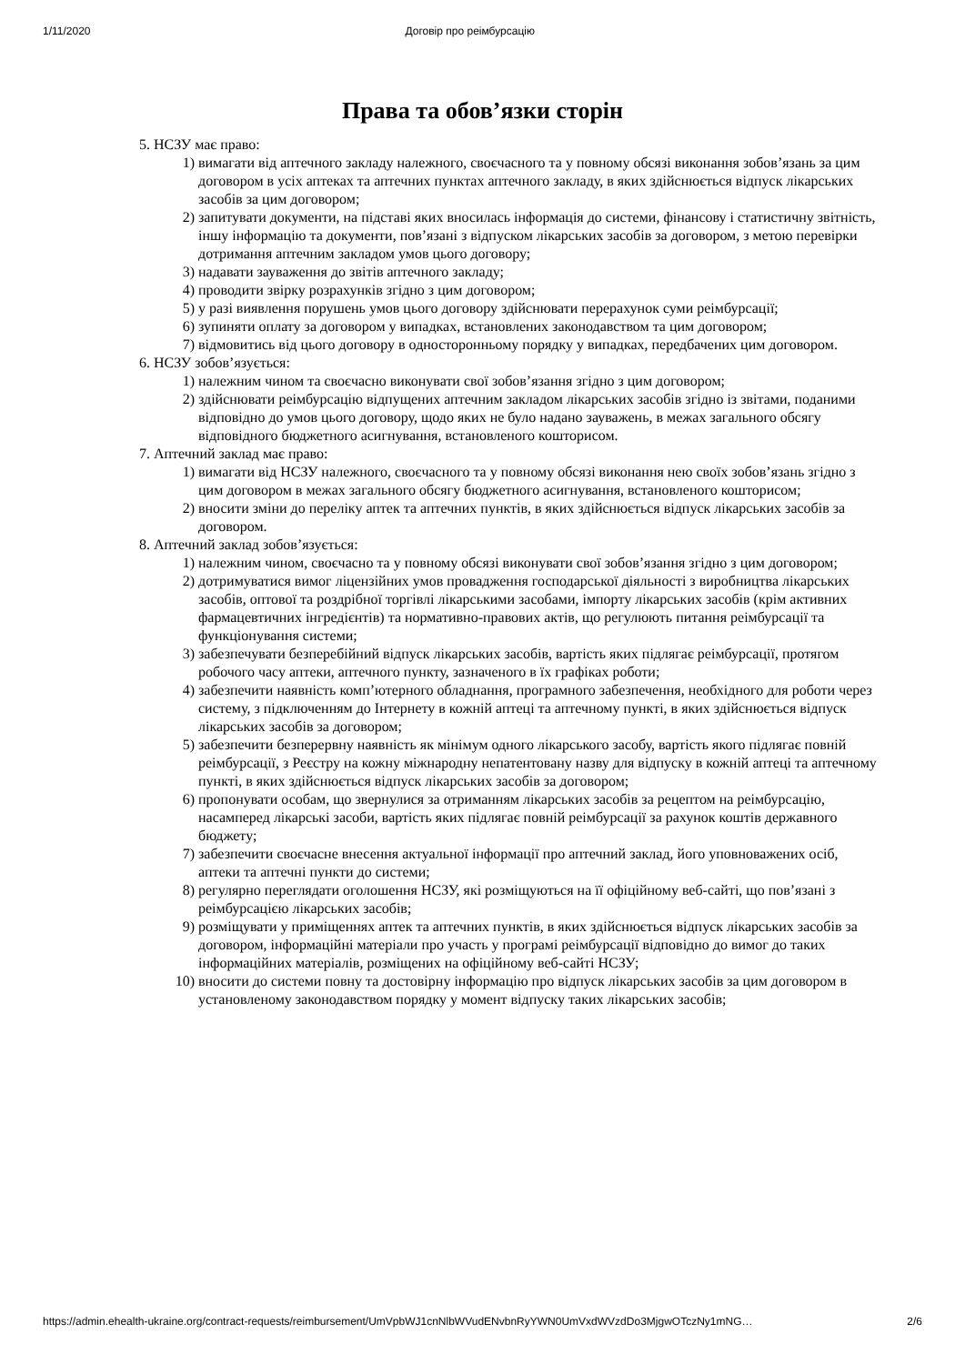1/11/2020 Договір про реімбурсацію
Права та обов’язки сторін
5. НСЗУ має право:
1) вимагати від аптечного закладу належного, своєчасного та у повному обсязі виконання зобов’язань за цим договором в усіх аптеках та аптечних пунктах аптечного закладу, в яких здійснюється відпуск лікарських засобів за цим договором;
2) запитувати документи, на підставі яких вносилась інформація до системи, фінансову і статистичну звітність, іншу інформацію та документи, пов’язані з відпуском лікарських засобів за договором, з метою перевірки дотримання аптечним закладом умов цього договору;
3) надавати зауваження до звітів аптечного закладу;
4) проводити звірку розрахунків згідно з цим договором;
5) у разі виявлення порушень умов цього договору здійснювати перерахунок суми реімбурсації;
6) зупиняти оплату за договором у випадках, встановлених законодавством та цим договором;
7) відмовитись від цього договору в односторонньому порядку у випадках, передбачених цим договором.
6. НСЗУ зобов’язується:
1) належним чином та своєчасно виконувати свої зобов’язання згідно з цим договором;
2) здійснювати реімбурсацію відпущених аптечним закладом лікарських засобів згідно із звітами, поданими відповідно до умов цього договору, щодо яких не було надано зауважень, в межах загального обсягу відповідного бюджетного асигнування, встановленого кошторисом.
7. Аптечний заклад має право:
1) вимагати від НСЗУ належного, своєчасного та у повному обсязі виконання нею своїх зобов’язань згідно з цим договором в межах загального обсягу бюджетного асигнування, встановленого кошторисом;
2) вносити зміни до переліку аптек та аптечних пунктів, в яких здійснюється відпуск лікарських засобів за договором.
8. Аптечний заклад зобов’язується:
1) належним чином, своєчасно та у повному обсязі виконувати свої зобов’язання згідно з цим договором;
2) дотримуватися вимог ліцензійних умов провадження господарської діяльності з виробництва лікарських засобів, оптової та роздрібної торгівлі лікарськими засобами, імпорту лікарських засобів (крім активних фармацевтичних інгредієнтів) та нормативно-правових актів, що регулюють питання реімбурсації та функціонування системи;
3) забезпечувати безперебійний відпуск лікарських засобів, вартість яких підлягає реімбурсації, протягом робочого часу аптеки, аптечного пункту, зазначеного в їх графіках роботи;
4) забезпечити наявність комп’ютерного обладнання, програмного забезпечення, необхідного для роботи через систему, з підключенням до Інтернету в кожній аптеці та аптечному пункті, в яких здійснюється відпуск лікарських засобів за договором;
5) забезпечити безперервну наявність як мінімум одного лікарського засобу, вартість якого підлягає повній реімбурсації, з Реєстру на кожну міжнародну непатентовану назву для відпуску в кожній аптеці та аптечному пункті, в яких здійснюється відпуск лікарських засобів за договором;
6) пропонувати особам, що звернулися за отриманням лікарських засобів за рецептом на реімбурсацію, насамперед лікарські засоби, вартість яких підлягає повній реімбурсації за рахунок коштів державного бюджету;
7) забезпечити своєчасне внесення актуальної інформації про аптечний заклад, його уповноважених осіб, аптеки та аптечні пункти до системи;
8) регулярно переглядати оголошення НСЗУ, які розміщуються на її офіційному веб-сайті, що пов’язані з реімбурсацією лікарських засобів;
9) розміщувати у приміщеннях аптек та аптечних пунктів, в яких здійснюється відпуск лікарських засобів за договором, інформаційні матеріали про участь у програмі реімбурсації відповідно до вимог до таких інформаційних матеріалів, розміщених на офіційному веб-сайті НСЗУ;
10) вносити до системи повну та достовірну інформацію про відпуск лікарських засобів за цим договором в установленому законодавством порядку у момент відпуску таких лікарських засобів;
https://admin.ehealth-ukraine.org/contract-requests/reimbursement/UmVpbWJ1cnNlbWVudENvbnRyYWN0UmVxdWVzdDo3MjgwOTczNy1mNG… 2/6